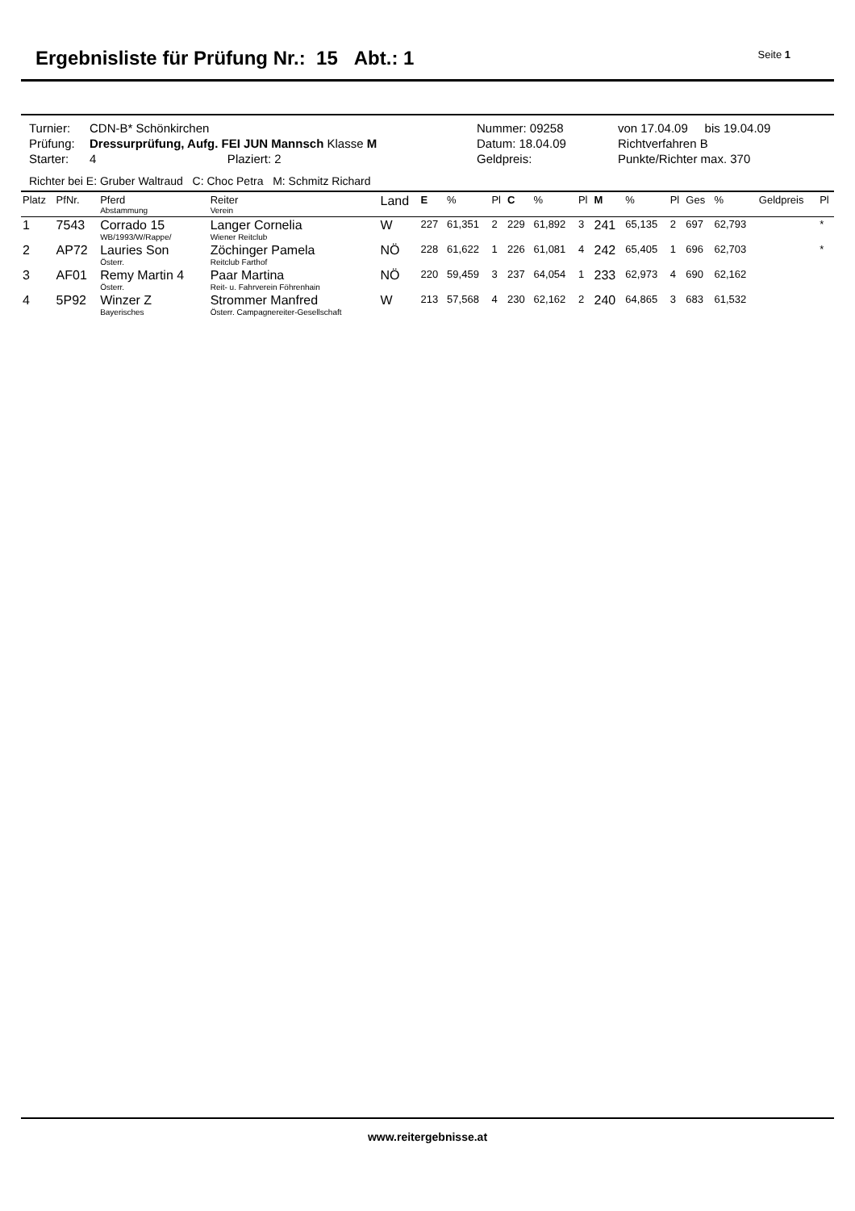Ergebnisliste für Prüfung Nr.: 15 Abt.: 1
Seite 1
| Turnier: | CDN-B* Schönkirchen | Nummer: 09258 | von 17.04.09 bis 19.04.09 |
| Prüfung: | Dressurprüfung, Aufg. FEI JUN Mannsch Klasse M | Datum: 18.04.09 | Richtverfahren B |
| Starter: | 4 Plaziert: 2 | Geldpreis: | Punkte/Richter max. 370 |
Richter bei E: Gruber Waltraud C: Choc Petra M: Schmitz Richard
| Platz | PfNr. | Pferd Abstammung | Reiter Verein | Land | E | % | Pl | C | % | Pl | M | % | Pl | Ges | % | Geldpreis | Pl |
| --- | --- | --- | --- | --- | --- | --- | --- | --- | --- | --- | --- | --- | --- | --- | --- | --- | --- |
| 1 | 7543 | Corrado 15 WB/1993/W/Rappe/ | Langer Cornelia Wiener Reitclub | W | 227 | 61,351 | 2 | 229 | 61,892 | 3 | 241 | 65,135 | 2 | 697 | 62,793 | | * |
| 2 | AP72 | Lauries Son Österr. | Zöchinger Pamela Reitclub Farthof | NÖ | 228 | 61,622 | 1 | 226 | 61,081 | 4 | 242 | 65,405 | 1 | 696 | 62,703 | | * |
| 3 | AF01 | Remy Martin 4 Österr. | Paar Martina Reit- u. Fahrverein Föhrenhain | NÖ | 220 | 59,459 | 3 | 237 | 64,054 | 1 | 233 | 62,973 | 4 | 690 | 62,162 | | |
| 4 | 5P92 | Winzer Z Bayerisches | Strommer Manfred Österr. Campagnereiter-Gesellschaft | W | 213 | 57,568 | 4 | 230 | 62,162 | 2 | 240 | 64,865 | 3 | 683 | 61,532 | | |
www.reitergebnisse.at